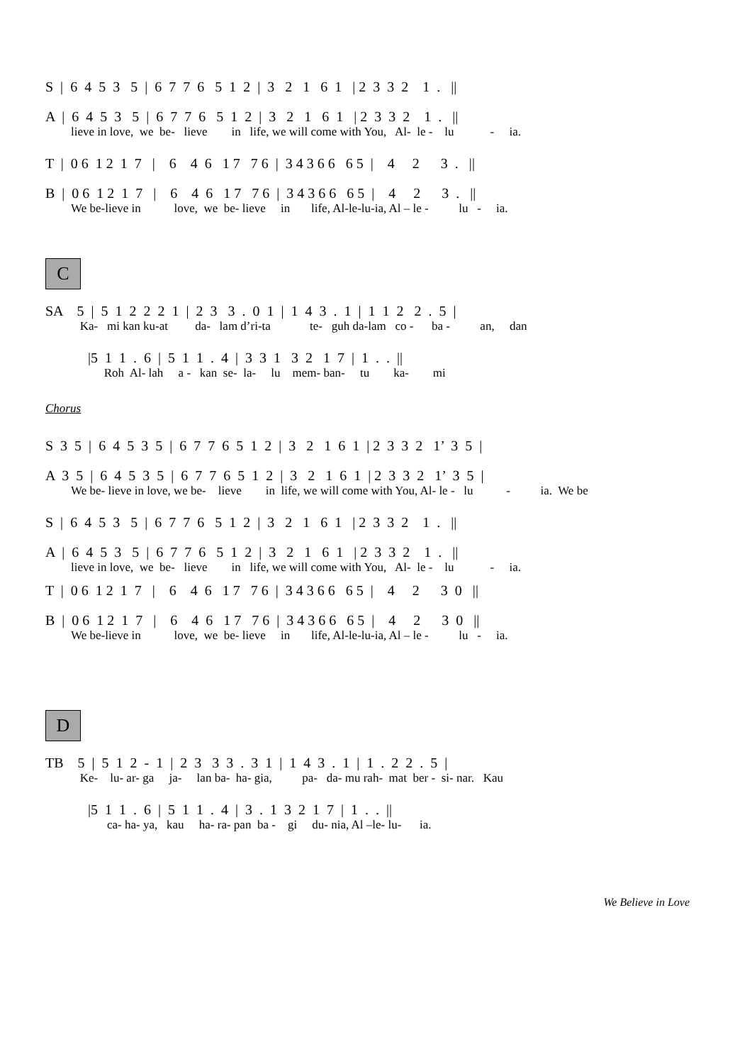S | 6 4 5 3 5 | 6 7 7 6 5 1 2 | 3 2 1 6 1 | 2 3 3 2 1 . ||
A | 6 4 5 3 5 | 6 7 7 6 5 1 2 | 3 2 1 6 1 | 2 3 3 2 1 . ||
lieve in love, we be- lieve in life, we will come with You, Al- le - lu - ia.
T | 0 6 1 2 1 7 | 6 4 6 1 7 7 6 | 3 4 3 6 6 6 5 | 4 2 3 . ||
B | 0 6 1 2 1 7 | 6 4 6 1 7 7 6 | 3 4 3 6 6 6 5 | 4 2 3 . ||
We be-lieve in love, we be- lieve in life, Al-le-lu-ia, Al – le - lu - ia.
C
SA 5 | 5 1 2 2 2 1 | 2 3 3 . 0 1 | 1 4 3 . 1 | 1 1 2 2 . 5 |
Ka- mi kan ku-at da- lam d’ri-ta te- guh da-lam co - ba - an, dan
|5 1 1 . 6 | 5 1 1 . 4 | 3 3 1 3 2 1 7 | 1 . . ||
Roh Al- lah a - kan se- la- lu mem- ban- tu ka- mi
Chorus
S 3 5 | 6 4 5 3 5 | 6 7 7 6 5 1 2 | 3 2 1 6 1 | 2 3 3 2 1’ 3 5 |
A 3 5 | 6 4 5 3 5 | 6 7 7 6 5 1 2 | 3 2 1 6 1 | 2 3 3 2 1’ 3 5 |
We be- lieve in love, we be- lieve in life, we will come with You, Al- le - lu - ia. We be
S | 6 4 5 3 5 | 6 7 7 6 5 1 2 | 3 2 1 6 1 | 2 3 3 2 1 . ||
A | 6 4 5 3 5 | 6 7 7 6 5 1 2 | 3 2 1 6 1 | 2 3 3 2 1 . ||
lieve in love, we be- lieve in life, we will come with You, Al- le - lu - ia.
T | 0 6 1 2 1 7 | 6 4 6 1 7 7 6 | 3 4 3 6 6 6 5 | 4 2 3 0 ||
B | 0 6 1 2 1 7 | 6 4 6 1 7 7 6 | 3 4 3 6 6 6 5 | 4 2 3 0 ||
We be-lieve in love, we be- lieve in life, Al-le-lu-ia, Al – le - lu - ia.
D
TB 5 | 5 1 2 - 1 | 2 3 3 3 . 3 1 | 1 4 3 . 1 | 1 . 2 2 . 5 |
Ke- lu- ar- ga ja- lan ba- ha- gia, pa- da- mu rah- mat ber - si- nar. Kau
|5 1 1 . 6 | 5 1 1 . 4 | 3 . 1 3 2 1 7 | 1 . . ||
ca- ha- ya, kau ha- ra- pan ba - gi du- nia, Al –le- lu- ia.
We Believe in Love